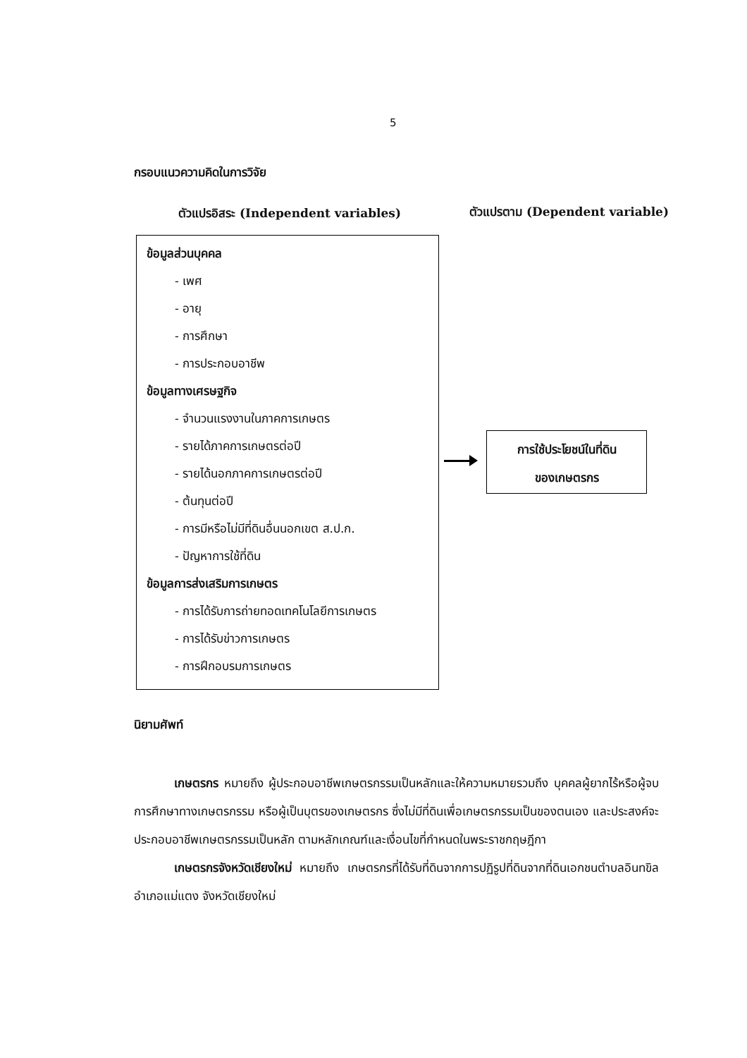5
กรอบแนวความคิดในการวิจัย
ตัวแปรอิสระ (Independent variables)
ตัวแปรตาม (Dependent variable)
ข้อมูลส่วนบุคคล
- เพศ
- อายุ
- การศึกษา
- การประกอบอาชีพ
ข้อมูลทางเศรษฐกิจ
- จำนวนแรงงานในภาคการเกษตร
- รายได้ภาคการเกษตรต่อปี
- รายได้นอกภาคการเกษตรต่อปี
- ต้นทุนต่อปี
- การมีหรือไม่มีที่ดินอื่นนอกเขต ส.ป.ก.
- ปัญหาการใช้ที่ดิน
ข้อมูลการส่งเสริมการเกษตร
- การได้รับการถ่ายทอดเทคโนโลยีการเกษตร
- การได้รับข่าวการเกษตร
- การฝึกอบรมการเกษตร
การใช้ประโยชน์ในที่ดิน
ของเกษตรกร
นิยามศัพท์
เกษตรกร หมายถึง ผู้ประกอบอาชีพเกษตรกรรมเป็นหลักและให้ความหมายรวมถึง บุคคลผู้ยากไร้หรือผู้จบการศึกษาทางเกษตรกรรม หรือผู้เป็นบุตรของเกษตรกร ซึ่งไม่มีที่ดินเพื่อเกษตรกรรมเป็นของตนเอง และประสงค์จะประกอบอาชีพเกษตรกรรมเป็นหลัก ตามหลักเกณฑ์และเงื่อนไขที่กำหนดในพระราชกฤษฎีกา
เกษตรกรจังหวัดเชียงใหม่ หมายถึง เกษตรกรที่ได้รับที่ดินจากการปฏิรูปที่ดินจากที่ดินเอกชนตำบลอินทขิล อำเภอแม่แตง จังหวัดเชียงใหม่